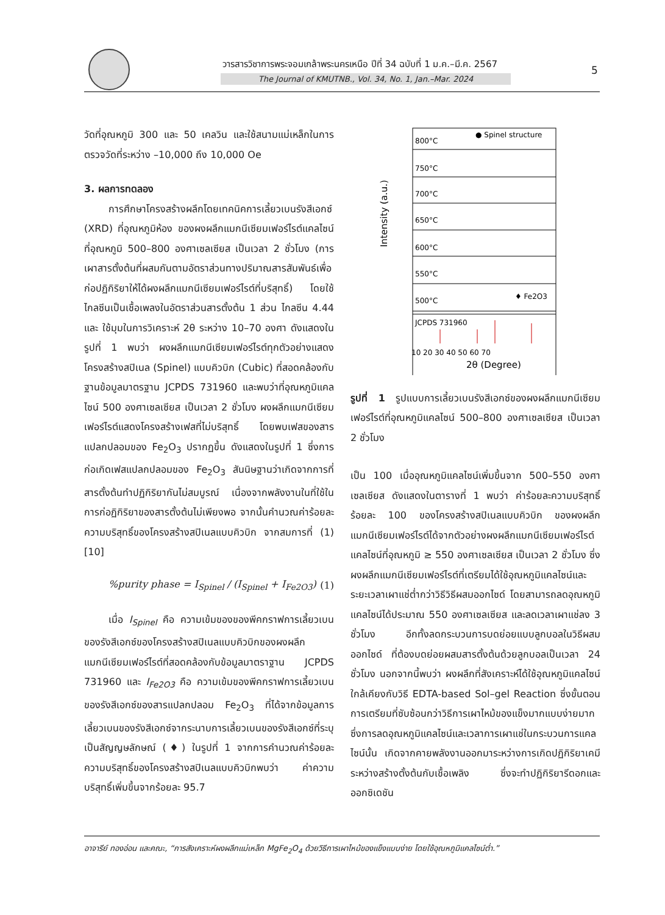วารสารวิชาการพระจอมเกล้าพระนครเหนือ ปีที่ 34 ฉบับที่ 1 ม.ค.–มี.ค. 2567
The Journal of KMUTNB., Vol. 34, No. 1, Jan.–Mar. 2024
5
วัดที่อุณหภูมิ 300 และ 50 เคลวิน และใช้สนามแม่เหล็กในการตรวจวัดที่ระหว่าง –10,000 ถึง 10,000 Oe
3. ผลการทดลอง
การศึกษาโครงสร้างผลึกโดยเทคนิคการเลี้ยวเบนรังสีเอกซ์ (XRD) ที่อุณหภูมิห้อง ของผงผลึกแมกนีเซียมเฟอร์ไรต์แคลไซน์ที่อุณหภูมิ 500–800 องศาเซลเซียส เป็นเวลา 2 ชั่วโมง (การเผาสารตั้งต้นที่ผสมกันตามอัตราส่วนทางปริมาณสารสัมพันธ์เพื่อก่อปฏิกิริยาให้ได้ผงผลึกแมกนีเซียมเฟอร์ไรต์ที่บริสุทธิ์) โดยใช้ไกลซีนเป็นเชื้อเพลงในอัตราส่วนสารตั้งต้น 1 ส่วน ไกลซีน 4.44 และ ใช้มุมในการวิเคราะห์ 2θ ระหว่าง 10–70 องศา ดังแสดงในรูปที่ 1 พบว่า ผงผลึกแมกนีเซียมเฟอร์ไรต์ทุกตัวอย่างแสดงโครงสร้างสปิเนล (Spinel) แบบคิวบิก (Cubic) ที่สอดคล้องกับฐานข้อมูลมาตรฐาน JCPDS 731960 และพบว่าที่อุณหภูมิแคลไซน์ 500 องศาเซลเซียส เป็นเวลา 2 ชั่วโมง ผงผลึกแมกนีเซียมเฟอร์ไรต์แสดงโครงสร้างเฟสที่ไม่บริสุทธิ์ โดยพบเฟสของสารแปลกปลอมของ Fe<sub>2</sub>O<sub>3</sub> ปรากฏขึ้น ดังแสดงในรูปที่ 1 ซึ่งการก่อเกิดเฟสแปลกปลอมของ Fe<sub>2</sub>O<sub>3</sub> สันนิษฐานว่าเกิดจากการที่สารตั้งต้นทำปฏิกิริยากันไม่สมบูรณ์ เนื่องจากพลังงานในที่ใช้ในการก่อฏิกิริยาของสารตั้งต้นไม่เพียงพอ จากนั้นคำนวณค่าร้อยละความบริสุทธิ์ของโครงสร้างสปิเนลแบบคิวบิก จากสมการที่ (1) [10]
%purity phase = I<sub>Spinel</sub> / (I<sub>Spinel</sub> + I<sub>Fe2O3</sub>) (1)
เมื่อ I<sub>Spinel</sub> คือ ความเข้มของของพีคกราฟการเลี้ยวเบนของรังสีเอกซ์ของโครงสร้างสปิเนลแบบคิวบิกของผงผลึกแมกนีเซียมเฟอร์ไรต์ที่สอดคล้องกับข้อมูลมาตราฐาน JCPDS 731960 และ I<sub>Fe2O3</sub> คือ ความเข้มของพีคกราฟการเลี้ยวเบนของรังสีเอกซ์ของสารแปลกปลอม Fe<sub>2</sub>O<sub>3</sub> ที่ได้จากข้อมูลการเลี้ยวเบนของรังสีเอกซ์จากระนาบการเลี้ยวเบนของรังสีเอกซ์ที่ระบุเป็นสัญญษลักษณ์ (♦) ในรูปที่ 1 จากการคำนวณค่าร้อยละความบริสุทธิ์ของโครงสร้างสปิเนลแบบคิวบิกพบว่า ค่าความบริสุทธิ์เพิ่มขึ้นจากร้อยละ 95.7
● Spinel structure
800°C
750°C
700°C
650°C
600°C
550°C
500°C
♦ Fe2O3
JCPDS 731960
Intensity (a.u.)
10 20 30 40 50 60 70
2θ (Degree)
รูปที่ 1 รูปแบบการเลี้ยวเบนรังสีเอกซ์ของผงผลึกแมกนีเซียมเฟอร์ไรต์ที่อุณหภูมิแคลไซน์ 500–800 องศาเซลเซียส เป็นเวลา 2 ชั่วโมง
เป็น 100 เมื่ออุณหภูมิแคลไซน์เพิ่มขึ้นจาก 500–550 องศาเซลเซียส ดังแสดงในตารางที่ 1 พบว่า ค่าร้อยละความบริสุทธิ์ร้อยละ 100 ของโครงสร้างสปิเนลแบบคิวบิก ของผงผลึกแมกนีเซียมเฟอร์ไรต์ได้จากตัวอย่างผงผลึกแมกนีเซียมเฟอร์ไรต์แคลไซน์ที่อุณหภูมิ ≥ 550 องศาเซลเซียส เป็นเวลา 2 ชั่วโมง ซึ่งผงผลึกแมกนีเซียมเฟอร์ไรต์ที่เตรียมได้ใช้อุณหภูมิแคลไซน์และระยะเวลาเผาแช่ต่ำกว่าวิธีวิธีผสมออกไซด์ โดยสามารถลดอุณหภูมิแคลไซน์ได้ประมาณ 550 องศาเซลเซียส และลดเวลาเผาแช่ลง 3 ชั่วโมง อีกทั้งลดกระบวนการบดย่อยแบบลูกบอลในวิธีผสมออกไซด์ ที่ต้องบดย่อยผสมสารตั้งต้นด้วยลูกบอลเป็นเวลา 24 ชั่วโมง นอกจากนี้พบว่า ผงผลึกที่สังเคราะห์ได้ใช้อุณหภูมิแคลไซน์ใกล้เคียงกับวิธี EDTA-based Sol–gel Reaction ซึ่งขั้นตอนการเตรียมที่ซับซ้อนกว่าวิธีการเผาไหม้ของแข็งมากแบบง่ายมาก ซึ่งการลดอุณหภูมิแคลไซน์และเวลาการเผาแช่ในกระบวนการแคลไซน์นั้น เกิดจากคายพลังงานออกมาระหว่างการเกิดปฏิกิริยาเคมีระหว่างสร้างตั้งต้นกับเชื้อเพลิง ซึ่งจะทำปฏิกิริยารีดอกและออกซิเดชัน
อาจารีย์ ทองอ่อน และคณะ, “การสังเคราะห์ผงผลึกแม่เหล็ก MgFe<sub>2</sub>O<sub>4</sub> ด้วยวิธีการเผาไหม้ของแข็งแบบง่าย โดยใช้อุณหภูมิแคลไซน์ต่ำ.”